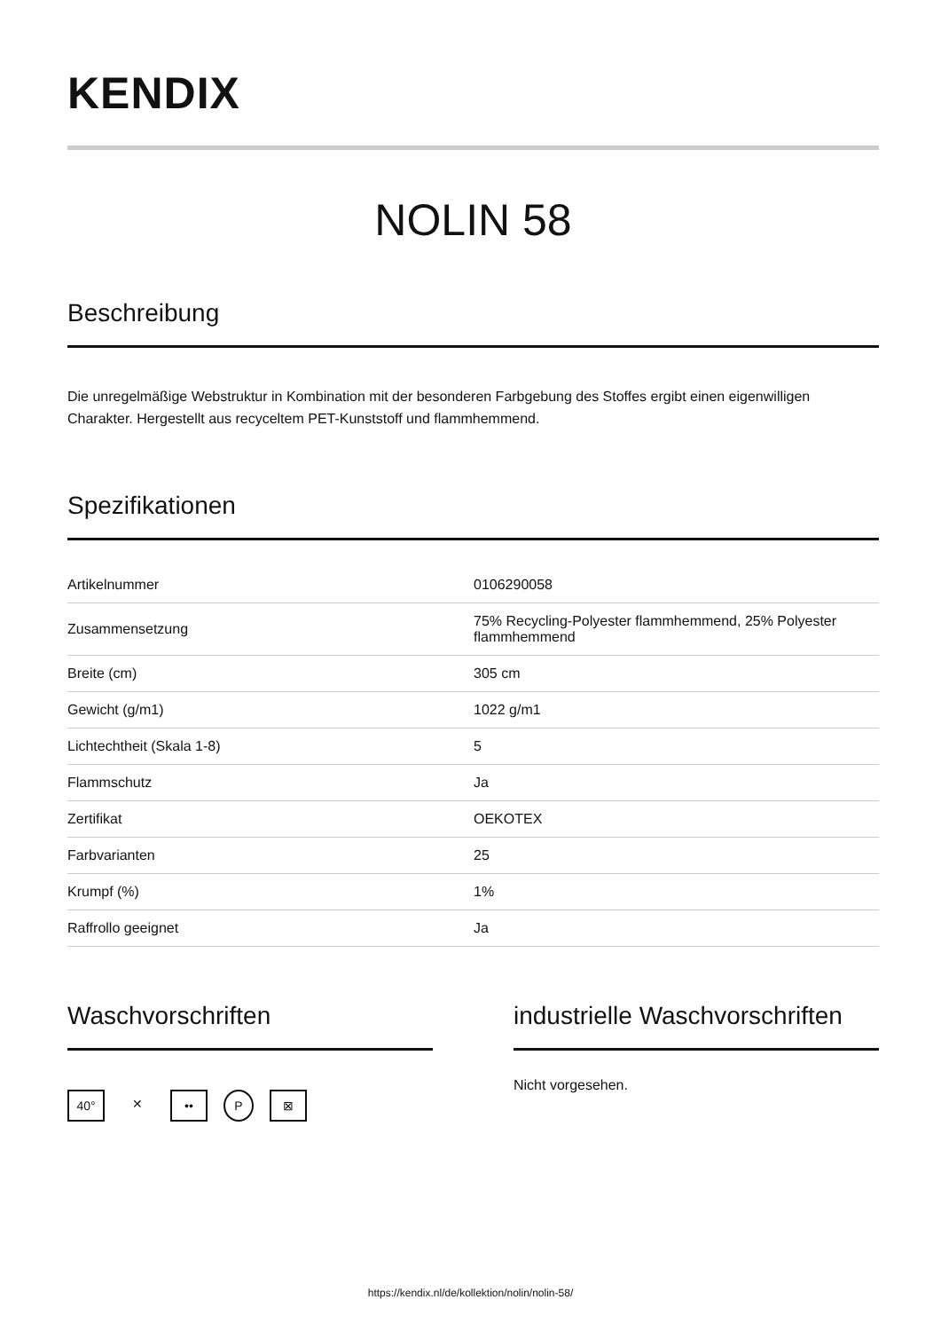KENDIX
NOLIN 58
Beschreibung
Die unregelmäßige Webstruktur in Kombination mit der besonderen Farbgebung des Stoffes ergibt einen eigenwilligen Charakter. Hergestellt aus recyceltem PET-Kunststoff und flammhemmend.
Spezifikationen
| Artikelnummer | 0106290058 |
| Zusammensetzung | 75% Recycling-Polyester flammhemmend, 25% Polyester flammhemmend |
| Breite (cm) | 305 cm |
| Gewicht (g/m1) | 1022 g/m1 |
| Lichtechtheit (Skala 1-8) | 5 |
| Flammschutz | Ja |
| Zertifikat | OEKOTEX |
| Farbvarianten | 25 |
| Krumpf (%) | 1% |
| Raffrollo geeignet | Ja |
Waschvorschriften
40° ✕ •• P ⊠
industrielle Waschvorschriften
Nicht vorgesehen.
https://kendix.nl/de/kollektion/nolin/nolin-58/